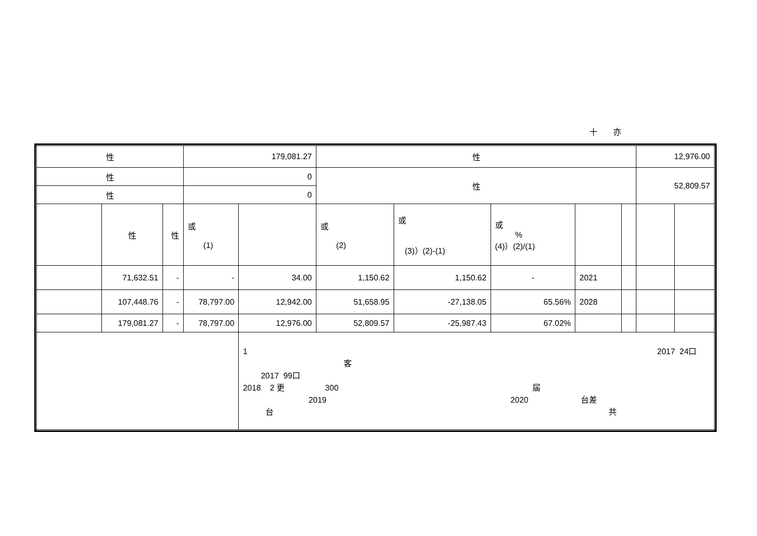十 亦
| 性 | | | 179,081.27 | | 性 | | | | | 12,976.00 | |
| 性 | | | 0 | | 性 | | | | | 52,809.57 | |
| 性 | | | 0 | | | | | | | | |
| | 性 | 性 | 或 (1) | | 或 (2) | 或 (3)）(2)-(1) | 或 % (4)）(2)/(1) | | | | |
| | 71,632.51 | - | - | 34.00 | 1,150.62 | 1,150.62 | - | 2021 | | | |
| | 107,448.76 | - | 78,797.00 | 12,942.00 | 51,658.95 | -27,138.05 | 65.56% | 2028 | | | |
| | 179,081.27 | - | 78,797.00 | 12,976.00 | 52,809.57 | -25,987.43 | 67.02% | | | | |
| | | | | 1 2017 24口 客 2017 99口 2018 2 更 300 届 2019 2020 台差 台 共 | | | | | | | |